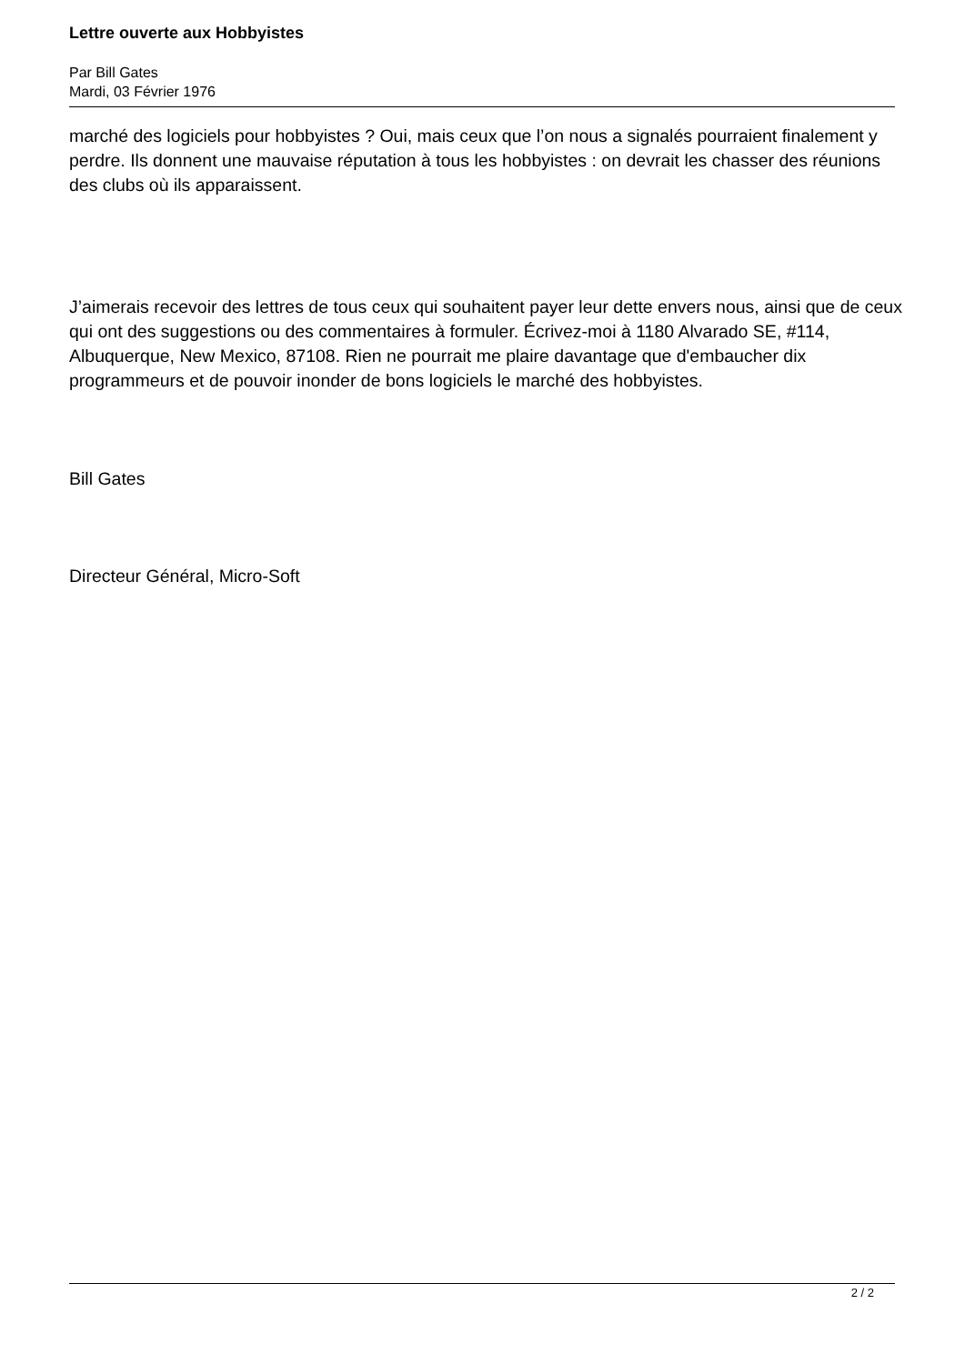Lettre ouverte aux Hobbyistes
Par Bill Gates
Mardi, 03 Février 1976
marché des logiciels pour hobbyistes ? Oui, mais ceux que l’on nous a signalés pourraient finalement y perdre. Ils donnent une mauvaise réputation à tous les hobbyistes : on devrait les chasser des réunions des clubs où ils apparaissent.
J’aimerais recevoir des lettres de tous ceux qui souhaitent payer leur dette envers nous, ainsi que de ceux qui ont des suggestions ou des commentaires à formuler. Écrivez-moi à 1180 Alvarado SE, #114, Albuquerque, New Mexico, 87108. Rien ne pourrait me plaire davantage que d'embaucher dix programmeurs et de pouvoir inonder de bons logiciels le marché des hobbyistes.
Bill Gates
Directeur Général, Micro-Soft
2 / 2